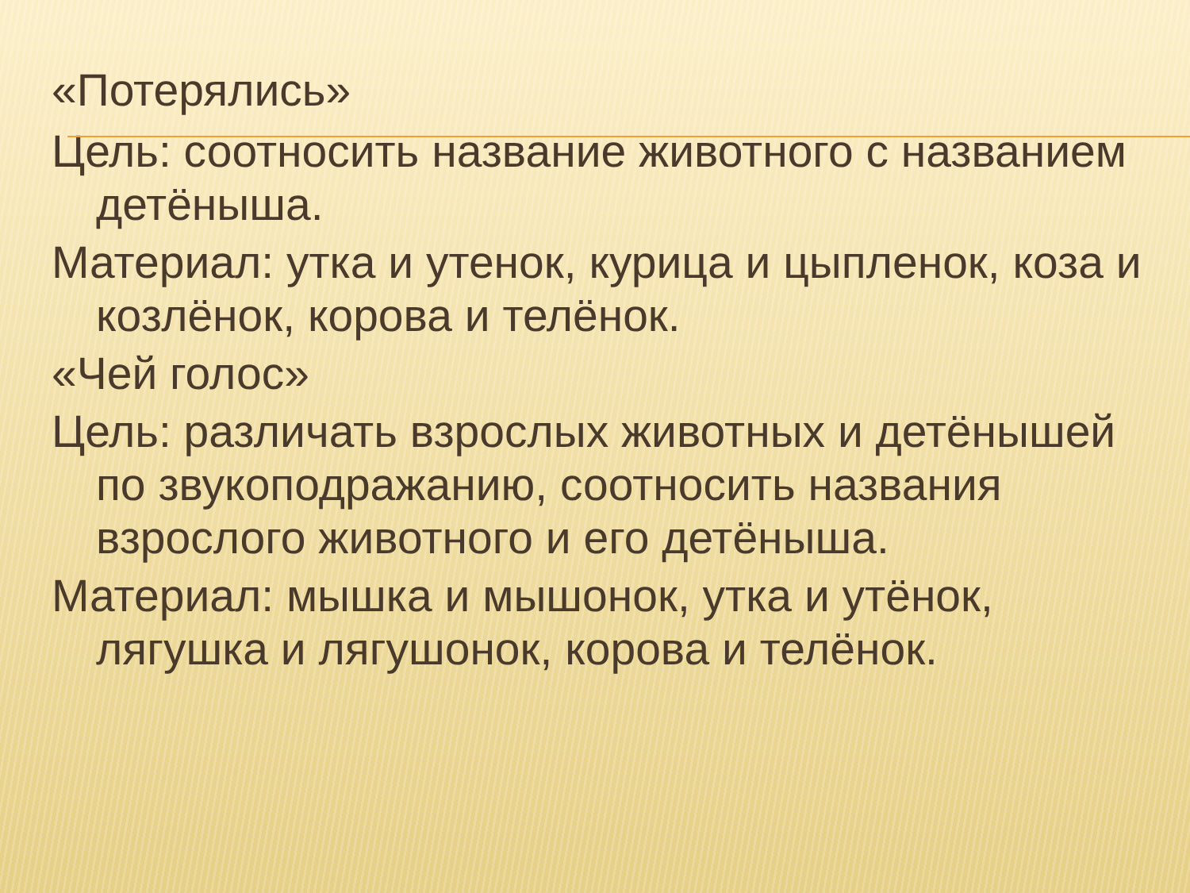«Потерялись»
Цель: соотносить название животного с названием детёныша.
Материал: утка и утенок, курица и цыпленок, коза и козлёнок, корова и телёнок.
«Чей голос»
Цель: различать взрослых животных и детёнышей по звукоподражанию, соотносить названия взрослого животного и его детёныша.
Материал: мышка и мышонок, утка и утёнок, лягушка и лягушонок, корова и телёнок.